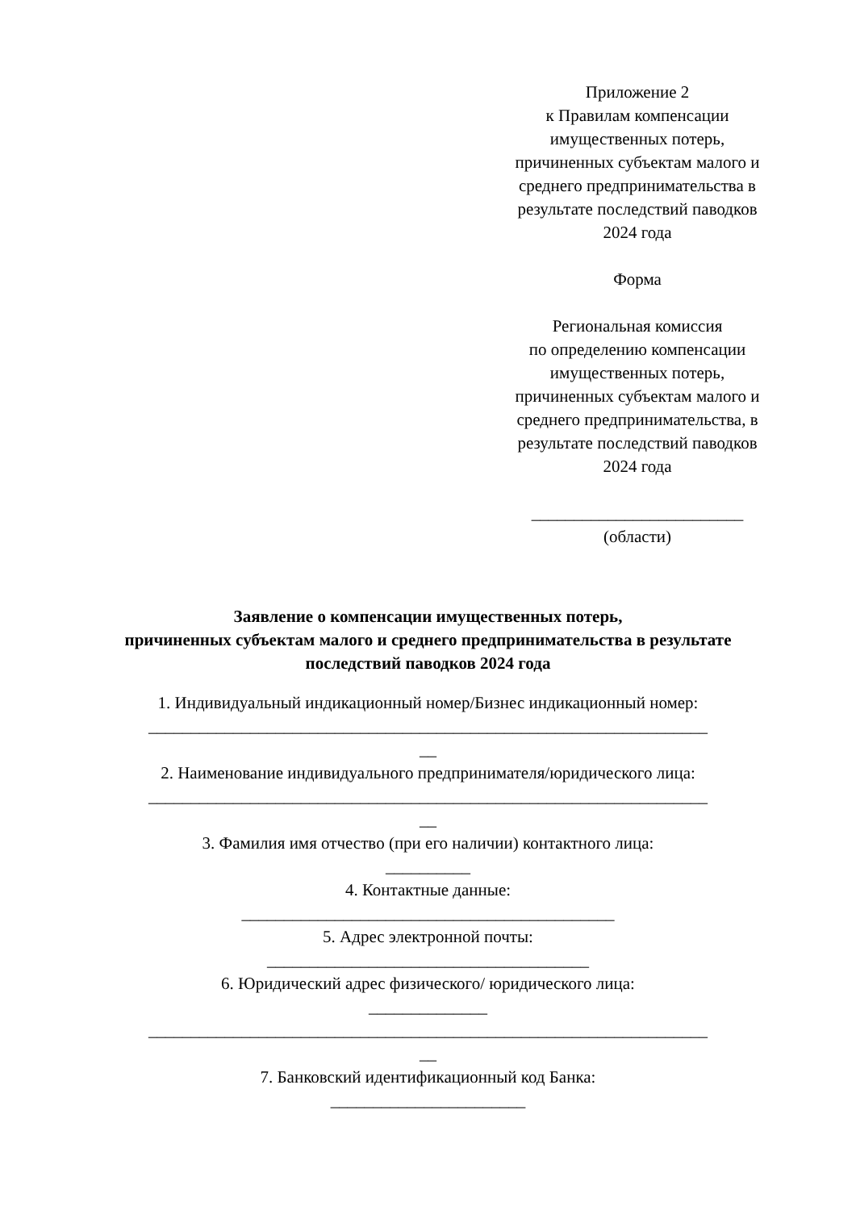Приложение 2
к Правилам компенсации
имущественных потерь,
причиненных субъектам малого и
среднего предпринимательства в
результате последствий паводков
2024 года
Форма
Региональная комиссия
по определению компенсации
имущественных потерь,
причиненных субъектам малого и
среднего предпринимательства, в
результате последствий паводков
2024 года
_________________________
(области)
Заявление о компенсации имущественных потерь,
причиненных субъектам малого и среднего предпринимательства в результате последствий паводков 2024 года
1. Индивидуальный индикационный номер/Бизнес индикационный номер:
__________________________________________________________________
__
2. Наименование индивидуального предпринимателя/юридического лица:
__________________________________________________________________
__
3. Фамилия имя отчество (при его наличии) контактного лица:
__________
4. Контактные данные:
____________________________________________
5. Адрес электронной почты:
______________________________________
6. Юридический адрес физического/ юридического лица:
______________
__________________________________________________________________
__
7. Банковский идентификационный код Банка:
_______________________